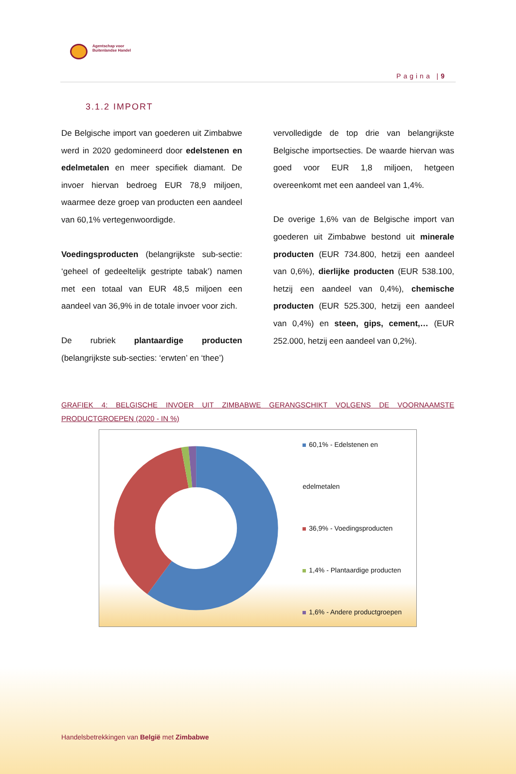Agentschap voor
Buitenlandse Handel
Pagina |9
3.1.2 IMPORT
De Belgische import van goederen uit Zimbabwe werd in 2020 gedomineerd door edelstenen en edelmetalen en meer specifiek diamant. De invoer hiervan bedroeg EUR 78,9 miljoen, waarmee deze groep van producten een aandeel van 60,1% vertegenwoordigde.
Voedingsproducten (belangrijkste sub-sectie: ‘geheel of gedeeltelijk gestripte tabak’) namen met een totaal van EUR 48,5 miljoen een aandeel van 36,9% in de totale invoer voor zich.
De rubriek plantaardige producten (belangrijkste sub-secties: ‘erwten’ en ‘thee’)
vervolledigde de top drie van belangrijkste Belgische importsecties. De waarde hiervan was goed voor EUR 1,8 miljoen, hetgeen overeenkomt met een aandeel van 1,4%.
De overige 1,6% van de Belgische import van goederen uit Zimbabwe bestond uit minerale producten (EUR 734.800, hetzij een aandeel van 0,6%), dierlijke producten (EUR 538.100, hetzij een aandeel van 0,4%), chemische producten (EUR 525.300, hetzij een aandeel van 0,4%) en steen, gips, cement,… (EUR 252.000, hetzij een aandeel van 0,2%).
GRAFIEK 4: BELGISCHE INVOER UIT ZIMBABWE GERANGSCHIKT VOLGENS DE VOORNAAMSTE PRODUCTGROEPEN (2020 - IN %)
60,1% - Edelstenen en edelmetalen
36,9% - Voedingsproducten
1,4% - Plantaardige producten
1,6% - Andere productgroepen
Handelsbetrekkingen van België met Zimbabwe